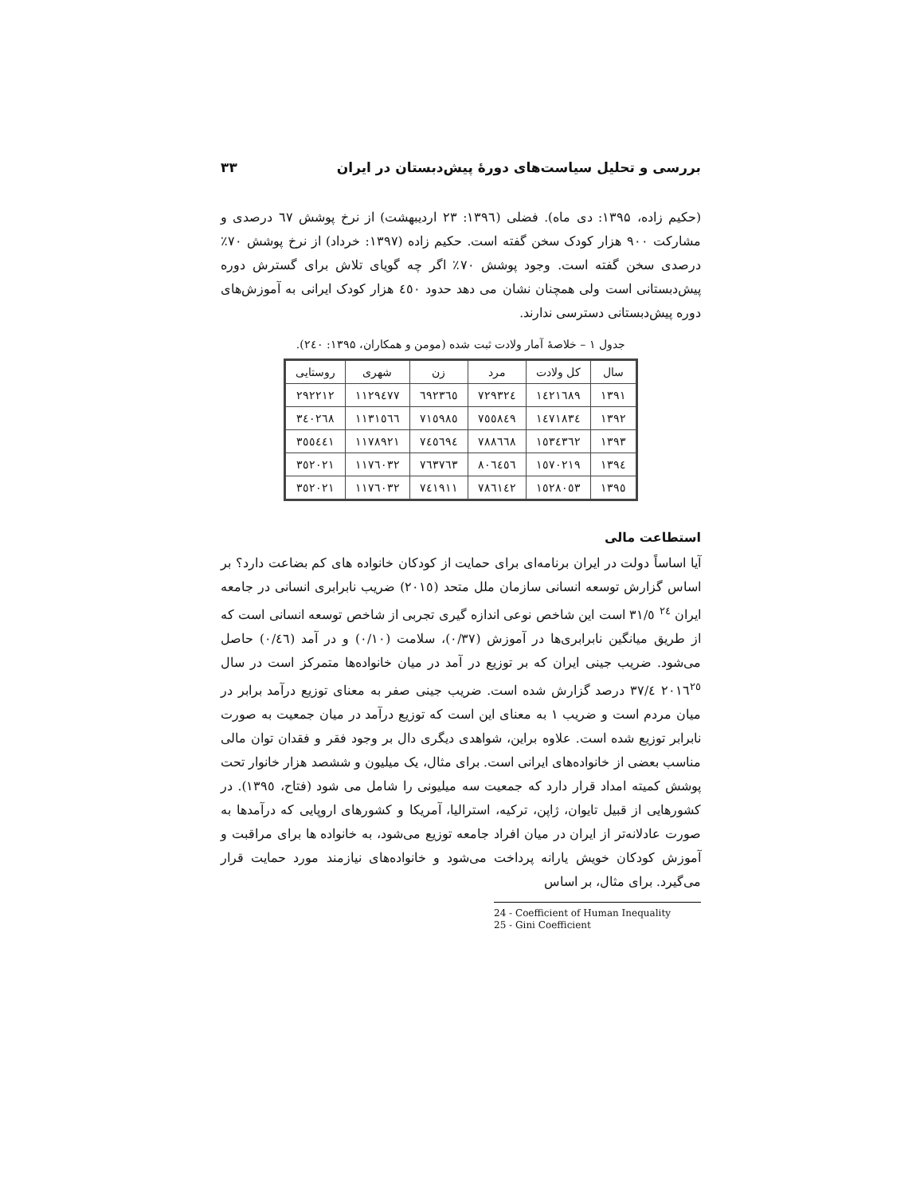بررسی و تحلیل سیاست‌های دورهٔ پیش‌دبستان در ایران ۳۳
(حکیم زاده، ۱۳۹۵: دی ماه). فضلی (۱۳۹٦: ۲۳ اردیبهشت) از نرخ پوشش ٦۷ درصدی و مشارکت ۹۰۰ هزار کودک سخن گفته است. حکیم زاده (۱۳۹۷: خرداد) از نرخ پوشش ۷۰٪ درصدی سخن گفته است. وجود پوشش ۷۰٪ اگر چه گویای تلاش برای گسترش دوره پیش‌دبستانی است ولی همچنان نشان می دهد حدود ٤٥۰ هزار کودک ایرانی به آموزش‌های دوره پیش‌دبستانی دسترسی ندارند.
جدول ۱ – خلاصهٔ آمار ولادت ثبت شده (مومن و همکاران، ۱۳۹۵: ۲٤۰).
| سال | کل ولادت | مرد | زن | شهری | روستایی |
| --- | --- | --- | --- | --- | --- |
| ۱۳۹۱ | ۱٤۲۱٦۸۹ | ۷۲۹۳۲٤ | ٦۹۲۳٦٥ | ۱۱۲۹٤۷۷ | ۲۹۲۲۱۲ |
| ۱۳۹۲ | ۱٤۷۱۸۳٤ | ۷٥٥۸٤۹ | ۷۱٥۹۸٥ | ۱۱۳۱٥٦٦ | ۳٤۰۲٦۸ |
| ۱۳۹۳ | ۱٥۳٤۳٦۲ | ۷۸۸٦٦۸ | ۷٤٥٦۹٤ | ۱۱۷۸۹۲۱ | ۳٥٥٤٤۱ |
| ۱۳۹٤ | ۱٥۷۰۲۱۹ | ۸۰٦٤٥٦ | ۷٦۳۷٦۳ | ۱۱۷٦۰۳۲ | ۳٥۲۰۲۱ |
| ۱۳۹٥ | ۱٥۲۸۰٥۳ | ۷۸٦۱٤۲ | ۷٤۱۹۱۱ | ۱۱۷٦۰۳۲ | ۳٥۲۰۲۱ |
استطاعت مالی
آیا اساساً دولت در ایران برنامه‌ای برای حمایت از کودکان خانواده های کم بضاعت دارد؟ بر اساس گزارش توسعه انسانی سازمان ملل متحد (۲۰۱٥) ضریب نابرابری انسانی در جامعه ایران <sup>۲٤</sup> ۳۱/٥ است این شاخص نوعی اندازه گیری تجربی از شاخص توسعه انسانی است که از طریق میانگین نابرابری‌ها در آموزش (۰/۳۷)، سلامت (۰/۱۰) و در آمد (۰/٤٦) حاصل می‌شود. ضریب جینی ایران که بر توزیع در آمد در میان خانواده‌ها متمرکز است در سال ۲۰۱٦<sup>۲٥</sup> ۳۷/٤ درصد گزارش شده است. ضریب جینی صفر به معنای توزیع درآمد برابر در میان مردم است و ضریب ۱ به معنای این است که توزیع درآمد در میان جمعیت به صورت نابرابر توزیع شده است. علاوه براین، شواهدی دیگری دال بر وجود فقر و فقدان توان مالی مناسب بعضی از خانواده‌های ایرانی است. برای مثال، یک میلیون و ششصد هزار خانوار تحت پوشش کمیته امداد قرار دارد که جمعیت سه میلیونی را شامل می شود (فتاح، ۱۳۹٥). در کشورهایی از قبیل تایوان، ژاپن، ترکیه، استرالیا، آمریکا و کشورهای اروپایی که درآمدها به صورت عادلانه‌تر از ایران در میان افراد جامعه توزیع می‌شود، به خانواده ها برای مراقبت و آموزش کودکان خویش یارانه پرداخت می‌شود و خانواده‌های نیازمند مورد حمایت قرار می‌گیرد. برای مثال، بر اساس
24 - Coefficient of Human Inequality
25 - Gini Coefficient